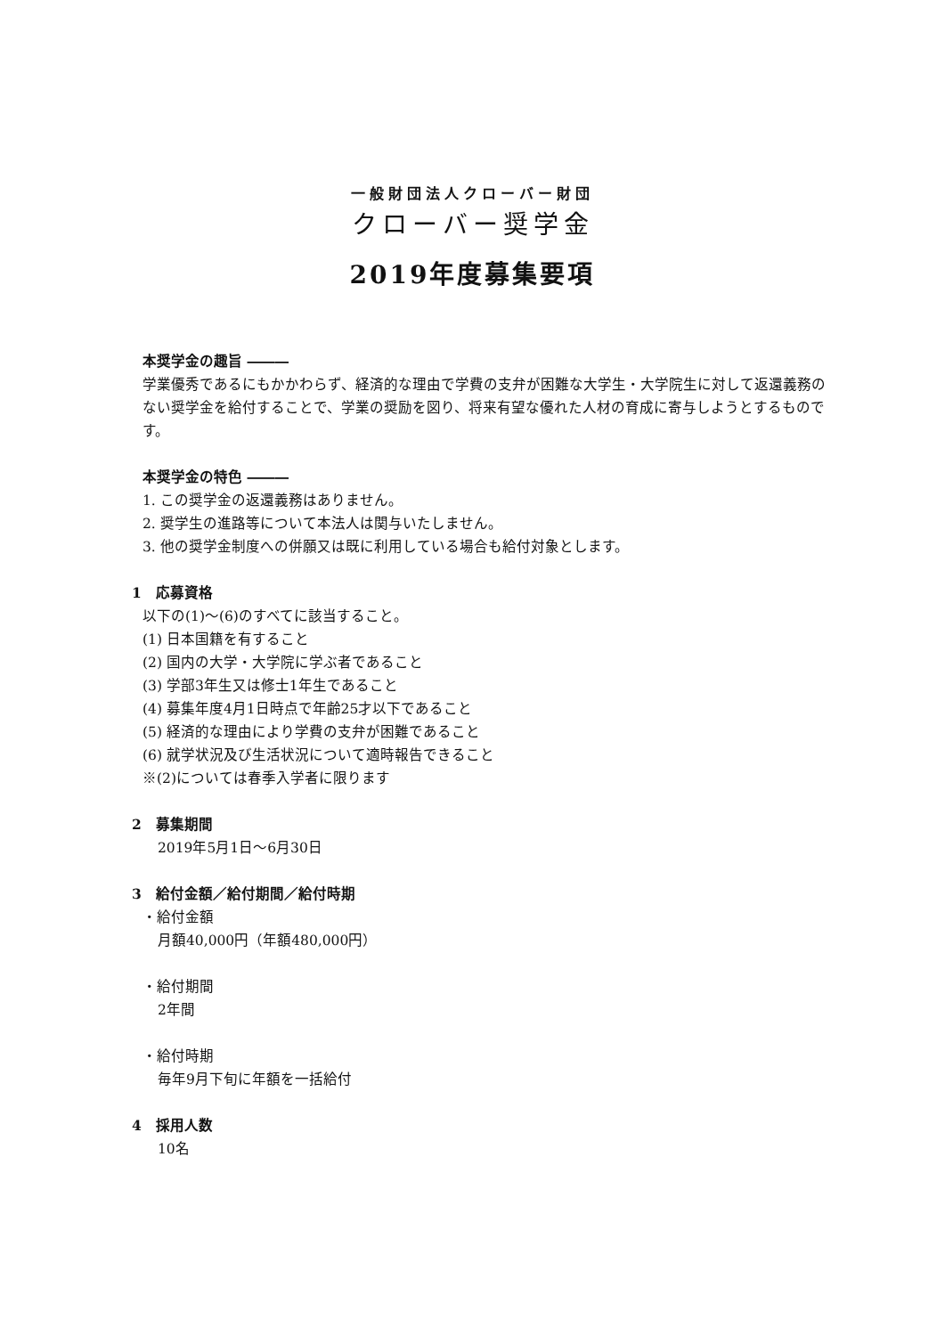一般財団法人クローバー財団
クローバー奨学金
2019年度募集要項
本奨学金の趣旨 ―――
学業優秀であるにもかかわらず、経済的な理由で学費の支弁が困難な大学生・大学院生に対して返還義務のない奨学金を給付することで、学業の奨励を図り、将来有望な優れた人材の育成に寄与しようとするものです。
本奨学金の特色 ―――
1. この奨学金の返還義務はありません。
2. 奨学生の進路等について本法人は関与いたしません。
3. 他の奨学金制度への併願又は既に利用している場合も給付対象とします。
1　応募資格
以下の(1)～(6)のすべてに該当すること。
(1) 日本国籍を有すること
(2) 国内の大学・大学院に学ぶ者であること
(3) 学部3年生又は修士1年生であること
(4) 募集年度4月1日時点で年齢25才以下であること
(5) 経済的な理由により学費の支弁が困難であること
(6) 就学状況及び生活状況について適時報告できること
※(2)については春季入学者に限ります
2　募集期間
2019年5月1日～6月30日
3　給付金額／給付期間／給付時期
・給付金額
月額40,000円（年額480,000円）
・給付期間
2年間
・給付時期
毎年9月下旬に年額を一括給付
4　採用人数
10名